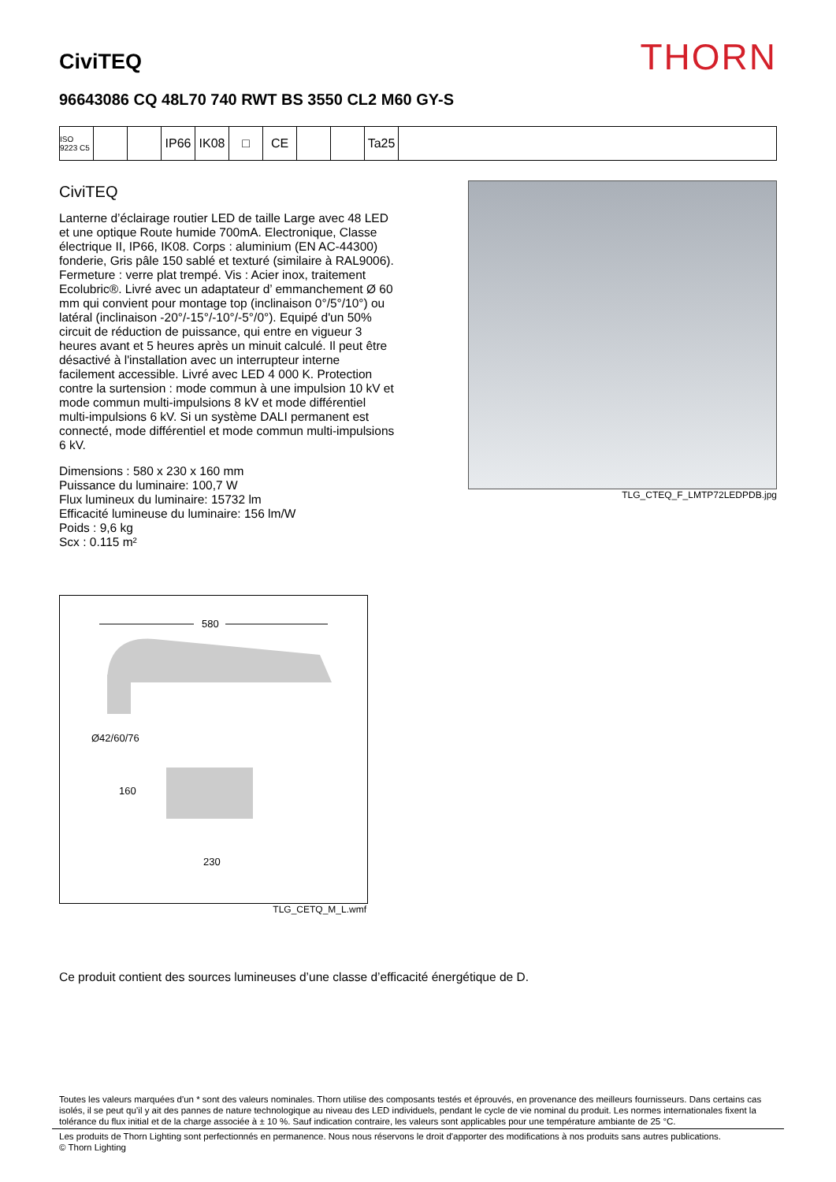CiviTEQ
THORN
96643086 CQ 48L70 740 RWT BS 3550 CL2 M60 GY-S
ISO 9223 C5
IP66 IK08 □ CE Ta25
CiviTEQ
Lanterne d’éclairage routier LED de taille Large avec 48 LED et une optique Route humide 700mA. Electronique, Classe électrique II, IP66, IK08. Corps : aluminium (EN AC-44300) fonderie, Gris pâle 150 sablé et texturé (similaire à RAL9006). Fermeture : verre plat trempé. Vis : Acier inox, traitement Ecolubric®. Livré avec un adaptateur d’ emmanchement Ø 60 mm qui convient pour montage top (inclinaison 0°/5°/10°) ou latéral (inclinaison -20°/-15°/-10°/-5°/0°). Equipé d'un 50% circuit de réduction de puissance, qui entre en vigueur 3 heures avant et 5 heures après un minuit calculé. Il peut être désactivé à l'installation avec un interrupteur interne facilement accessible. Livré avec LED 4 000 K. Protection contre la surtension : mode commun à une impulsion 10 kV et mode commun multi-impulsions 8 kV et mode différentiel multi-impulsions 6 kV. Si un système DALI permanent est connecté, mode différentiel et mode commun multi-impulsions 6 kV.
Dimensions : 580 x 230 x 160 mm
Puissance du luminaire: 100,7 W
Flux lumineux du luminaire: 15732 lm
Efficacité lumineuse du luminaire: 156 lm/W
Poids : 9,6 kg
Scx : 0.115 m²
TLG_CTEQ_F_LMTP72LEDPDB.jpg
580
Ø42/60/76
160
230
TLG_CETQ_M_L.wmf
Ce produit contient des sources lumineuses d’une classe d’efficacité énergétique de D.
Toutes les valeurs marquées d'un * sont des valeurs nominales. Thorn utilise des composants testés et éprouvés, en provenance des meilleurs fournisseurs. Dans certains cas isolés, il se peut qu’il y ait des pannes de nature technologique au niveau des LED individuels, pendant le cycle de vie nominal du produit. Les normes internationales fixent la tolérance du flux initial et de la charge associée à ± 10 %. Sauf indication contraire, les valeurs sont applicables pour une température ambiante de 25 °C.
Les produits de Thorn Lighting sont perfectionnés en permanence. Nous nous réservons le droit d'apporter des modifications à nos produits sans autres publications.
© Thorn Lighting